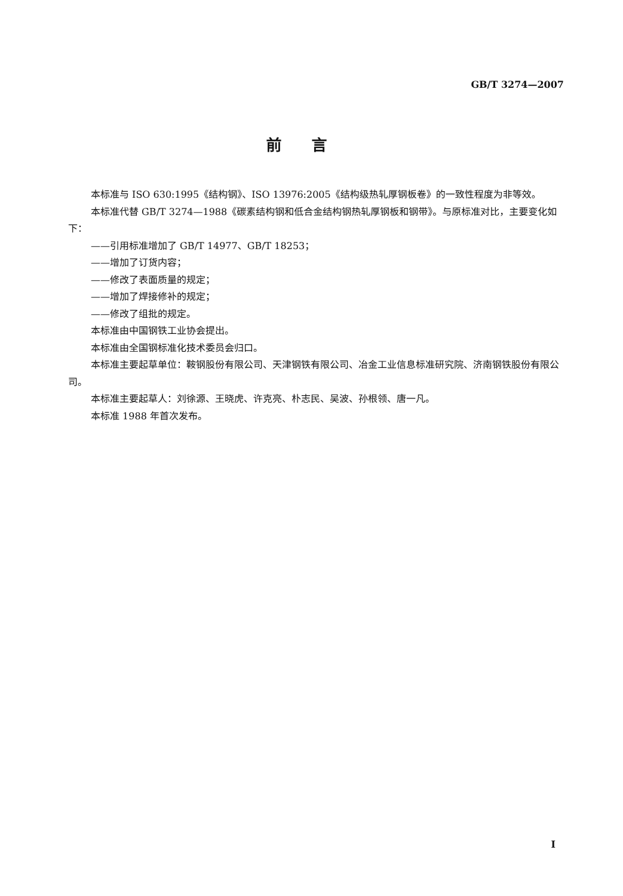GB/T 3274—2007
前言
本标准与 ISO 630:1995《结构钢》、ISO 13976:2005《结构级热轧厚钢板卷》的一致性程度为非等效。
本标准代替 GB/T 3274—1988《碳素结构钢和低合金结构钢热轧厚钢板和钢带》。与原标准对比，主要变化如下：
——引用标准增加了 GB/T 14977、GB/T 18253；
——增加了订货内容；
——修改了表面质量的规定；
——增加了焊接修补的规定；
——修改了组批的规定。
本标准由中国钢铁工业协会提出。
本标准由全国钢标准化技术委员会归口。
本标准主要起草单位：鞍钢股份有限公司、天津钢铁有限公司、冶金工业信息标准研究院、济南钢铁股份有限公司。
本标准主要起草人：刘徐源、王晓虎、许克亮、朴志民、吴波、孙根领、唐一凡。
本标准 1988 年首次发布。
I